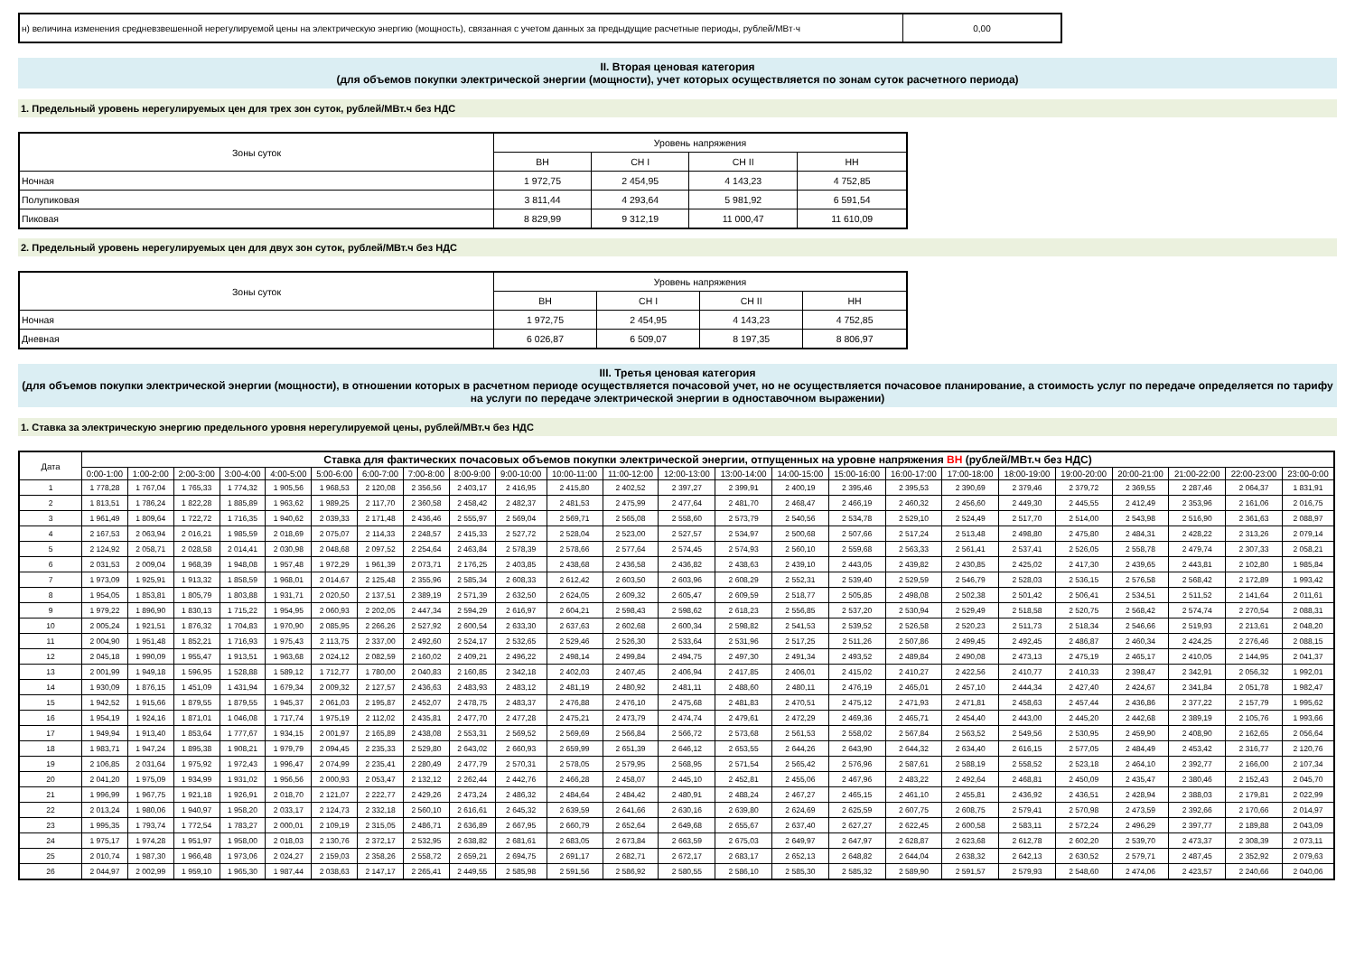| н) величина изменения средневзвешенной нерегулируемой цены на электрическую энергию (мощность), связанная с учетом данных за предыдущие расчетные периоды, рублей/МВт·ч | 0,00 |
II. Вторая ценовая категория
(для объемов покупки электрической энергии (мощности), учет которых осуществляется по зонам суток расчетного периода)
1. Предельный уровень нерегулируемых цен для трех зон суток, рублей/МВт.ч без НДС
| Зоны суток | Уровень напряжения | | | |
| --- | --- | --- | --- | --- |
| | ВН | СН I | СН II | НН |
| Ночная | 1 972,75 | 2 454,95 | 4 143,23 | 4 752,85 |
| Полупиковая | 3 811,44 | 4 293,64 | 5 981,92 | 6 591,54 |
| Пиковая | 8 829,99 | 9 312,19 | 11 000,47 | 11 610,09 |
2. Предельный уровень нерегулируемых цен для двух зон суток, рублей/МВт.ч без НДС
| Зоны суток | Уровень напряжения | | | |
| --- | --- | --- | --- | --- |
| | ВН | СН I | СН II | НН |
| Ночная | 1 972,75 | 2 454,95 | 4 143,23 | 4 752,85 |
| Дневная | 6 026,87 | 6 509,07 | 8 197,35 | 8 806,97 |
III. Третья ценовая категория
(для объемов покупки электрической энергии (мощности), в отношении которых в расчетном периоде осуществляется почасовой учет, но не осуществляется почасовое планирование, а стоимость услуг по передаче определяется по тарифу на услуги по передаче электрической энергии в одноставочном выражении)
1. Ставка за электрическую энергию предельного уровня нерегулируемой цены, рублей/МВт.ч без НДС
| Дата | Ставка для фактических почасовых объемов покупки электрической энергии, отпущенных на уровне напряжения ВН (рублей/МВт.ч без НДС) | | | | | | | | | | | | | | | | | | | | | | | |
| --- | --- | --- | --- | --- | --- | --- | --- | --- | --- | --- | --- | --- | --- | --- | --- | --- | --- | --- | --- | --- | --- | --- | --- | --- |
| | 0:00-1:00 | 1:00-2:00 | 2:00-3:00 | 3:00-4:00 | 4:00-5:00 | 5:00-6:00 | 6:00-7:00 | 7:00-8:00 | 8:00-9:00 | 9:00-10:00 | 10:00-11:00 | 11:00-12:00 | 12:00-13:00 | 13:00-14:00 | 14:00-15:00 | 15:00-16:00 | 16:00-17:00 | 17:00-18:00 | 18:00-19:00 | 19:00-20:00 | 20:00-21:00 | 21:00-22:00 | 22:00-23:00 | 23:00-0:00 |
| 1 | 1 778,28 | 1 767,04 | 1 765,33 | 1 774,32 | 1 905,56 | 1 968,53 | 2 120,08 | 2 356,56 | 2 403,17 | 2 416,95 | 2 415,80 | 2 402,52 | 2 397,27 | 2 399,91 | 2 400,19 | 2 395,46 | 2 395,53 | 2 390,69 | 2 379,46 | 2 379,72 | 2 369,55 | 2 287,46 | 2 064,37 | 1 831,91 |
| 2 | 1 813,51 | 1 786,24 | 1 822,28 | 1 885,89 | 1 963,62 | 1 989,25 | 2 117,70 | 2 360,58 | 2 458,42 | 2 482,37 | 2 481,53 | 2 475,99 | 2 477,64 | 2 481,70 | 2 468,47 | 2 466,19 | 2 460,32 | 2 456,60 | 2 449,30 | 2 445,55 | 2 412,49 | 2 353,96 | 2 161,06 | 2 016,75 |
| 3 | 1 961,49 | 1 809,64 | 1 722,72 | 1 716,35 | 1 940,62 | 2 039,33 | 2 171,48 | 2 436,46 | 2 555,97 | 2 569,04 | 2 569,71 | 2 565,08 | 2 558,60 | 2 573,79 | 2 540,56 | 2 534,78 | 2 529,10 | 2 524,49 | 2 517,70 | 2 514,00 | 2 543,98 | 2 516,90 | 2 361,63 | 2 088,97 |
| 4 | 2 167,53 | 2 063,94 | 2 016,21 | 1 985,59 | 2 018,69 | 2 075,07 | 2 114,33 | 2 248,57 | 2 415,33 | 2 527,72 | 2 528,04 | 2 523,00 | 2 527,57 | 2 534,97 | 2 500,68 | 2 507,66 | 2 517,24 | 2 513,48 | 2 498,80 | 2 475,80 | 2 484,31 | 2 428,22 | 2 313,26 | 2 079,14 |
| 5 | 2 124,92 | 2 058,71 | 2 028,58 | 2 014,41 | 2 030,98 | 2 048,68 | 2 097,52 | 2 254,64 | 2 463,84 | 2 578,39 | 2 578,66 | 2 577,64 | 2 574,45 | 2 574,93 | 2 560,10 | 2 559,68 | 2 563,33 | 2 561,41 | 2 537,41 | 2 526,05 | 2 558,78 | 2 479,74 | 2 307,33 | 2 058,21 |
| 6 | 2 031,53 | 2 009,04 | 1 968,39 | 1 948,08 | 1 957,48 | 1 972,29 | 1 961,39 | 2 073,71 | 2 176,25 | 2 403,85 | 2 438,68 | 2 436,58 | 2 436,82 | 2 438,63 | 2 439,10 | 2 443,05 | 2 439,82 | 2 430,85 | 2 425,02 | 2 417,30 | 2 439,65 | 2 443,81 | 2 102,80 | 1 985,84 |
| 7 | 1 973,09 | 1 925,91 | 1 913,32 | 1 858,59 | 1 968,01 | 2 014,67 | 2 125,48 | 2 355,96 | 2 585,34 | 2 608,33 | 2 612,42 | 2 603,50 | 2 603,96 | 2 608,29 | 2 552,31 | 2 539,40 | 2 529,59 | 2 546,79 | 2 528,03 | 2 536,15 | 2 576,58 | 2 568,42 | 2 172,89 | 1 993,42 |
| 8 | 1 954,05 | 1 853,81 | 1 805,79 | 1 803,88 | 1 931,71 | 2 020,50 | 2 137,51 | 2 389,19 | 2 571,39 | 2 632,50 | 2 624,05 | 2 609,32 | 2 605,47 | 2 609,59 | 2 518,77 | 2 505,85 | 2 498,08 | 2 502,38 | 2 501,42 | 2 506,41 | 2 534,51 | 2 511,52 | 2 141,64 | 2 011,61 |
| 9 | 1 979,22 | 1 896,90 | 1 830,13 | 1 715,22 | 1 954,95 | 2 060,93 | 2 202,05 | 2 447,34 | 2 594,29 | 2 616,97 | 2 604,21 | 2 598,43 | 2 598,62 | 2 618,23 | 2 556,85 | 2 537,20 | 2 530,94 | 2 529,49 | 2 518,58 | 2 520,75 | 2 568,42 | 2 574,74 | 2 270,54 | 2 088,31 |
| 10 | 2 005,24 | 1 921,51 | 1 876,32 | 1 704,83 | 1 970,90 | 2 085,95 | 2 266,26 | 2 527,92 | 2 600,54 | 2 633,30 | 2 637,63 | 2 602,68 | 2 600,34 | 2 598,82 | 2 541,53 | 2 539,52 | 2 526,58 | 2 520,23 | 2 511,73 | 2 518,34 | 2 546,66 | 2 519,93 | 2 213,61 | 2 048,20 |
| 11 | 2 004,90 | 1 951,48 | 1 852,21 | 1 716,93 | 1 975,43 | 2 113,75 | 2 337,00 | 2 492,60 | 2 524,17 | 2 532,65 | 2 529,46 | 2 526,30 | 2 533,64 | 2 531,96 | 2 517,25 | 2 511,26 | 2 507,86 | 2 499,45 | 2 492,45 | 2 486,87 | 2 460,34 | 2 424,25 | 2 276,46 | 2 088,15 |
| 12 | 2 045,18 | 1 990,09 | 1 955,47 | 1 913,51 | 1 963,68 | 2 024,12 | 2 082,59 | 2 160,02 | 2 409,21 | 2 496,22 | 2 498,14 | 2 499,84 | 2 494,75 | 2 497,30 | 2 491,34 | 2 493,52 | 2 489,84 | 2 490,08 | 2 473,13 | 2 475,19 | 2 465,17 | 2 410,05 | 2 144,95 | 2 041,37 |
| 13 | 2 001,99 | 1 949,18 | 1 596,95 | 1 528,88 | 1 589,12 | 1 712,77 | 1 780,00 | 2 040,83 | 2 160,85 | 2 342,18 | 2 402,03 | 2 407,45 | 2 406,94 | 2 417,85 | 2 406,01 | 2 415,02 | 2 410,27 | 2 422,56 | 2 410,77 | 2 410,33 | 2 398,47 | 2 342,91 | 2 056,32 | 1 992,01 |
| 14 | 1 930,09 | 1 876,15 | 1 451,09 | 1 431,94 | 1 679,34 | 2 009,32 | 2 127,57 | 2 436,63 | 2 483,93 | 2 483,12 | 2 481,19 | 2 480,92 | 2 481,11 | 2 488,60 | 2 480,11 | 2 476,19 | 2 465,01 | 2 457,10 | 2 444,34 | 2 427,40 | 2 424,67 | 2 341,84 | 2 051,78 | 1 982,47 |
| 15 | 1 942,52 | 1 915,66 | 1 879,55 | 1 879,55 | 1 945,37 | 2 061,03 | 2 195,87 | 2 452,07 | 2 478,75 | 2 483,37 | 2 476,88 | 2 476,10 | 2 475,68 | 2 481,83 | 2 470,51 | 2 475,12 | 2 471,93 | 2 471,81 | 2 458,63 | 2 457,44 | 2 436,86 | 2 377,22 | 2 157,79 | 1 995,62 |
| 16 | 1 954,19 | 1 924,16 | 1 871,01 | 1 046,08 | 1 717,74 | 1 975,19 | 2 112,02 | 2 435,81 | 2 477,70 | 2 477,28 | 2 475,21 | 2 473,79 | 2 474,74 | 2 479,61 | 2 472,29 | 2 469,36 | 2 465,71 | 2 454,40 | 2 443,00 | 2 445,20 | 2 442,68 | 2 389,19 | 2 105,76 | 1 993,66 |
| 17 | 1 949,94 | 1 913,40 | 1 853,64 | 1 777,67 | 1 934,15 | 2 001,97 | 2 165,89 | 2 438,08 | 2 553,31 | 2 569,52 | 2 569,69 | 2 566,84 | 2 566,72 | 2 573,68 | 2 561,53 | 2 558,02 | 2 567,84 | 2 563,52 | 2 549,56 | 2 530,95 | 2 459,90 | 2 408,90 | 2 162,65 | 2 056,64 |
| 18 | 1 983,71 | 1 947,24 | 1 895,38 | 1 908,21 | 1 979,79 | 2 094,45 | 2 235,33 | 2 529,80 | 2 643,02 | 2 660,93 | 2 659,99 | 2 651,39 | 2 646,12 | 2 653,55 | 2 644,26 | 2 643,90 | 2 644,32 | 2 634,40 | 2 616,15 | 2 577,05 | 2 484,49 | 2 453,42 | 2 316,77 | 2 120,76 |
| 19 | 2 106,85 | 2 031,64 | 1 975,92 | 1 972,43 | 1 996,47 | 2 074,99 | 2 235,41 | 2 280,49 | 2 477,79 | 2 570,31 | 2 578,05 | 2 579,95 | 2 568,95 | 2 571,54 | 2 565,42 | 2 576,96 | 2 587,61 | 2 588,19 | 2 558,52 | 2 523,18 | 2 464,10 | 2 392,77 | 2 166,00 | 2 107,34 |
| 20 | 2 041,20 | 1 975,09 | 1 934,99 | 1 931,02 | 1 956,56 | 2 000,93 | 2 053,47 | 2 132,12 | 2 262,44 | 2 442,76 | 2 466,28 | 2 458,07 | 2 445,10 | 2 452,81 | 2 455,06 | 2 467,96 | 2 483,22 | 2 492,64 | 2 468,81 | 2 450,09 | 2 435,47 | 2 380,46 | 2 152,43 | 2 045,70 |
| 21 | 1 996,99 | 1 967,75 | 1 921,18 | 1 926,91 | 2 018,70 | 2 121,07 | 2 222,77 | 2 429,26 | 2 473,24 | 2 486,32 | 2 484,64 | 2 484,42 | 2 480,91 | 2 488,24 | 2 467,27 | 2 465,15 | 2 461,10 | 2 455,81 | 2 436,92 | 2 436,51 | 2 428,94 | 2 388,03 | 2 179,81 | 2 022,99 |
| 22 | 2 013,24 | 1 980,06 | 1 940,97 | 1 958,20 | 2 033,17 | 2 124,73 | 2 332,18 | 2 560,10 | 2 616,61 | 2 645,32 | 2 639,59 | 2 641,66 | 2 630,16 | 2 639,80 | 2 624,69 | 2 625,59 | 2 607,75 | 2 608,75 | 2 579,41 | 2 570,98 | 2 473,59 | 2 392,66 | 2 170,66 | 2 014,97 |
| 23 | 1 995,35 | 1 793,74 | 1 772,54 | 1 783,27 | 2 000,01 | 2 109,19 | 2 315,05 | 2 486,71 | 2 636,89 | 2 667,95 | 2 660,79 | 2 652,64 | 2 649,68 | 2 655,67 | 2 637,40 | 2 627,27 | 2 622,45 | 2 600,58 | 2 583,11 | 2 572,24 | 2 496,29 | 2 397,77 | 2 189,88 | 2 043,09 |
| 24 | 1 975,17 | 1 974,28 | 1 951,97 | 1 958,00 | 2 018,03 | 2 130,76 | 2 372,17 | 2 532,95 | 2 638,82 | 2 681,61 | 2 683,05 | 2 673,84 | 2 663,59 | 2 675,03 | 2 649,97 | 2 647,97 | 2 628,87 | 2 623,68 | 2 612,78 | 2 602,20 | 2 539,70 | 2 473,37 | 2 308,39 | 2 073,11 |
| 25 | 2 010,74 | 1 987,30 | 1 966,48 | 1 973,06 | 2 024,27 | 2 159,03 | 2 358,26 | 2 558,72 | 2 659,21 | 2 694,75 | 2 691,17 | 2 682,71 | 2 672,17 | 2 683,17 | 2 652,13 | 2 648,82 | 2 644,04 | 2 638,32 | 2 642,13 | 2 630,52 | 2 579,71 | 2 487,45 | 2 352,92 | 2 079,63 |
| 26 | 2 044,97 | 2 002,99 | 1 959,10 | 1 965,30 | 1 987,44 | 2 038,63 | 2 147,17 | 2 265,41 | 2 449,55 | 2 585,98 | 2 591,56 | 2 586,92 | 2 580,55 | 2 586,10 | 2 585,30 | 2 585,32 | 2 589,90 | 2 591,57 | 2 579,93 | 2 548,60 | 2 474,06 | 2 423,57 | 2 240,66 | 2 040,06 |